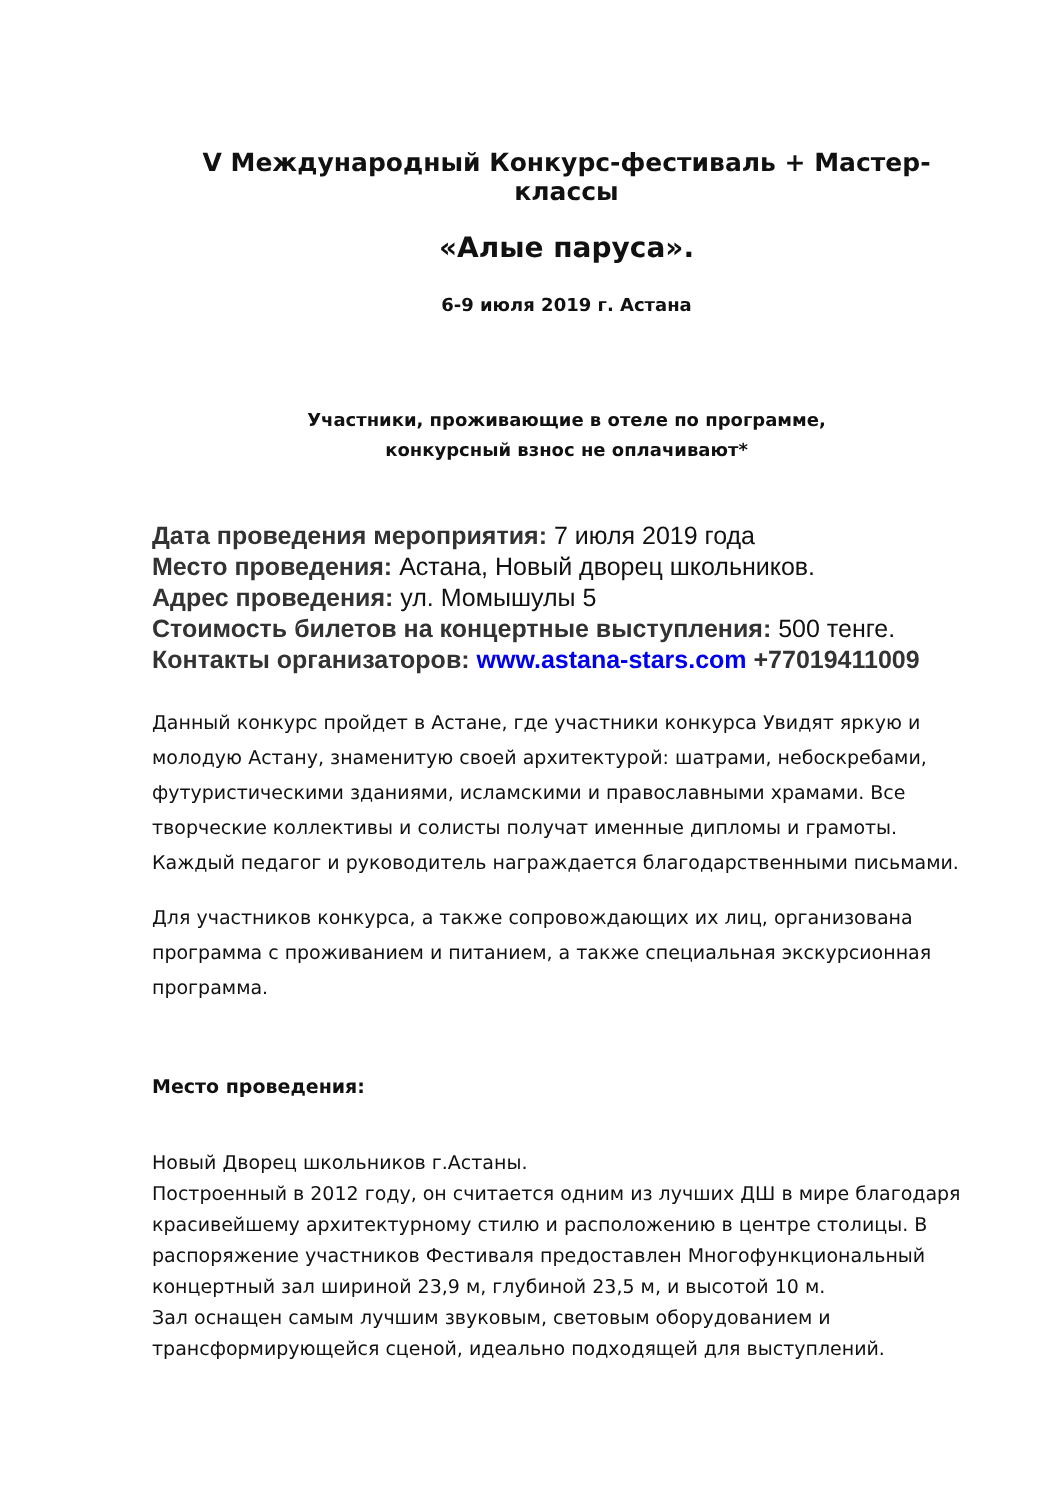V Международный Конкурс-фестиваль + Мастер-классы
«Алые паруса».
6-9 июля 2019 г. Астана
Участники, проживающие в отеле по программе,
конкурсный взнос не оплачивают*
Дата проведения мероприятия: 7 июля 2019 года
Место проведения: Астана, Новый дворец школьников.
Адрес проведения: ул. Момышулы 5
Стоимость билетов на концертные выступления: 500 тенге.
Контакты организаторов: www.astana-stars.com +77019411009
Данный конкурс пройдет в Астане, где участники конкурса Увидят яркую и молодую Астану, знаменитую своей архитектурой: шатрами, небоскребами, футуристическими зданиями, исламскими и православными храмами. Все творческие коллективы и солисты получат именные дипломы и грамоты. Каждый педагог и руководитель награждается благодарственными письмами.
Для участников конкурса, а также сопровождающих их лиц, организована программа с проживанием и питанием, а также специальная экскурсионная программа.
Место проведения:
Новый Дворец школьников г.Астаны.
Построенный в 2012 году, он считается одним из лучших ДШ в мире благодаря красивейшему архитектурному стилю и расположению в центре столицы. В распоряжение участников Фестиваля предоставлен Многофункциональный концертный зал шириной 23,9 м, глубиной 23,5 м, и высотой 10 м.
Зал оснащен самым лучшим звуковым, световым оборудованием и трансформирующейся сценой, идеально подходящей для выступлений.